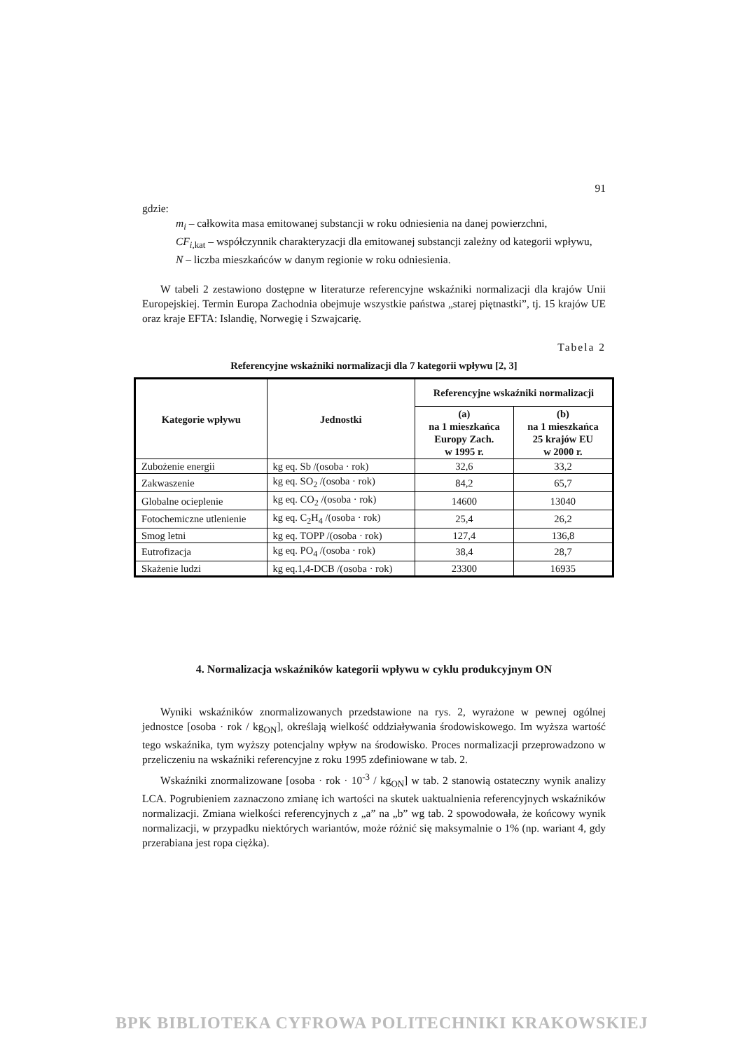91
gdzie:
m<sub>i</sub> – całkowita masa emitowanej substancji w roku odniesienia na danej powierzchni,
CF<sub>i,</sub><sub>kat</sub> – współczynnik charakteryzacji dla emitowanej substancji zależny od kategorii wpływu,
N – liczba mieszkańców w danym regionie w roku odniesienia.
W tabeli 2 zestawiono dostępne w literaturze referencyjne wskaźniki normalizacji dla krajów Unii Europejskiej. Termin Europa Zachodnia obejmuje wszystkie państwa „starej piętnastki”, tj. 15 krajów UE oraz kraje EFTA: Islandię, Norwegię i Szwajcarię.
Tabela 2
Referencyjne wskaźniki normalizacji dla 7 kategorii wpływu [2, 3]
| Kategorie wpływu | Jednostki | Referencyjne wskaźniki normalizacji | |
| --- | --- | --- | --- |
| | | (a) na 1 mieszkańca Europy Zach. w 1995 r. | (b) na 1 mieszkańca 25 krajów EU w 2000 r. |
| Zubożenie energii | kg eq. Sb /(osoba · rok) | 32,6 | 33,2 |
| Zakwaszenie | kg eq. SO<sub>2</sub> /(osoba · rok) | 84,2 | 65,7 |
| Globalne ocieplenie | kg eq. CO<sub>2</sub> /(osoba · rok) | 14600 | 13040 |
| Fotochemiczne utlenienie | kg eq. C<sub>2</sub>H<sub>4</sub> /(osoba · rok) | 25,4 | 26,2 |
| Smog letni | kg eq. TOPP /(osoba · rok) | 127,4 | 136,8 |
| Eutrofizacja | kg eq. PO<sub>4</sub> /(osoba · rok) | 38,4 | 28,7 |
| Skażenie ludzi | kg eq.1,4-DCB /(osoba · rok) | 23300 | 16935 |
4. Normalizacja wskaźników kategorii wpływu w cyklu produkcyjnym ON
Wyniki wskaźników znormalizowanych przedstawione na rys. 2, wyrażone w pewnej ogólnej jednostce [osoba · rok / kg<sub>ON</sub>], określają wielkość oddziaływania środowiskowego. Im wyższa wartość tego wskaźnika, tym wyższy potencjalny wpływ na środowisko. Proces normalizacji przeprowadzono w przeliczeniu na wskaźniki referencyjne z roku 1995 zdefiniowane w tab. 2.
Wskaźniki znormalizowane [osoba · rok · 10<sup>-3</sup> / kg<sub>ON</sub>] w tab. 2 stanowią ostateczny wynik analizy LCA. Pogrubieniem zaznaczono zmianę ich wartości na skutek uaktualnienia referencyjnych wskaźników normalizacji. Zmiana wielkości referencyjnych z „a” na „b” wg tab. 2 spowodowała, że końcowy wynik normalizacji, w przypadku niektórych wariantów, może różnić się maksymalnie o 1% (np. wariant 4, gdy przerabiana jest ropa ciężka).
BPK BIBLIOTEKA CYFROWA POLITECHNIKI KRAKOWSKIEJ